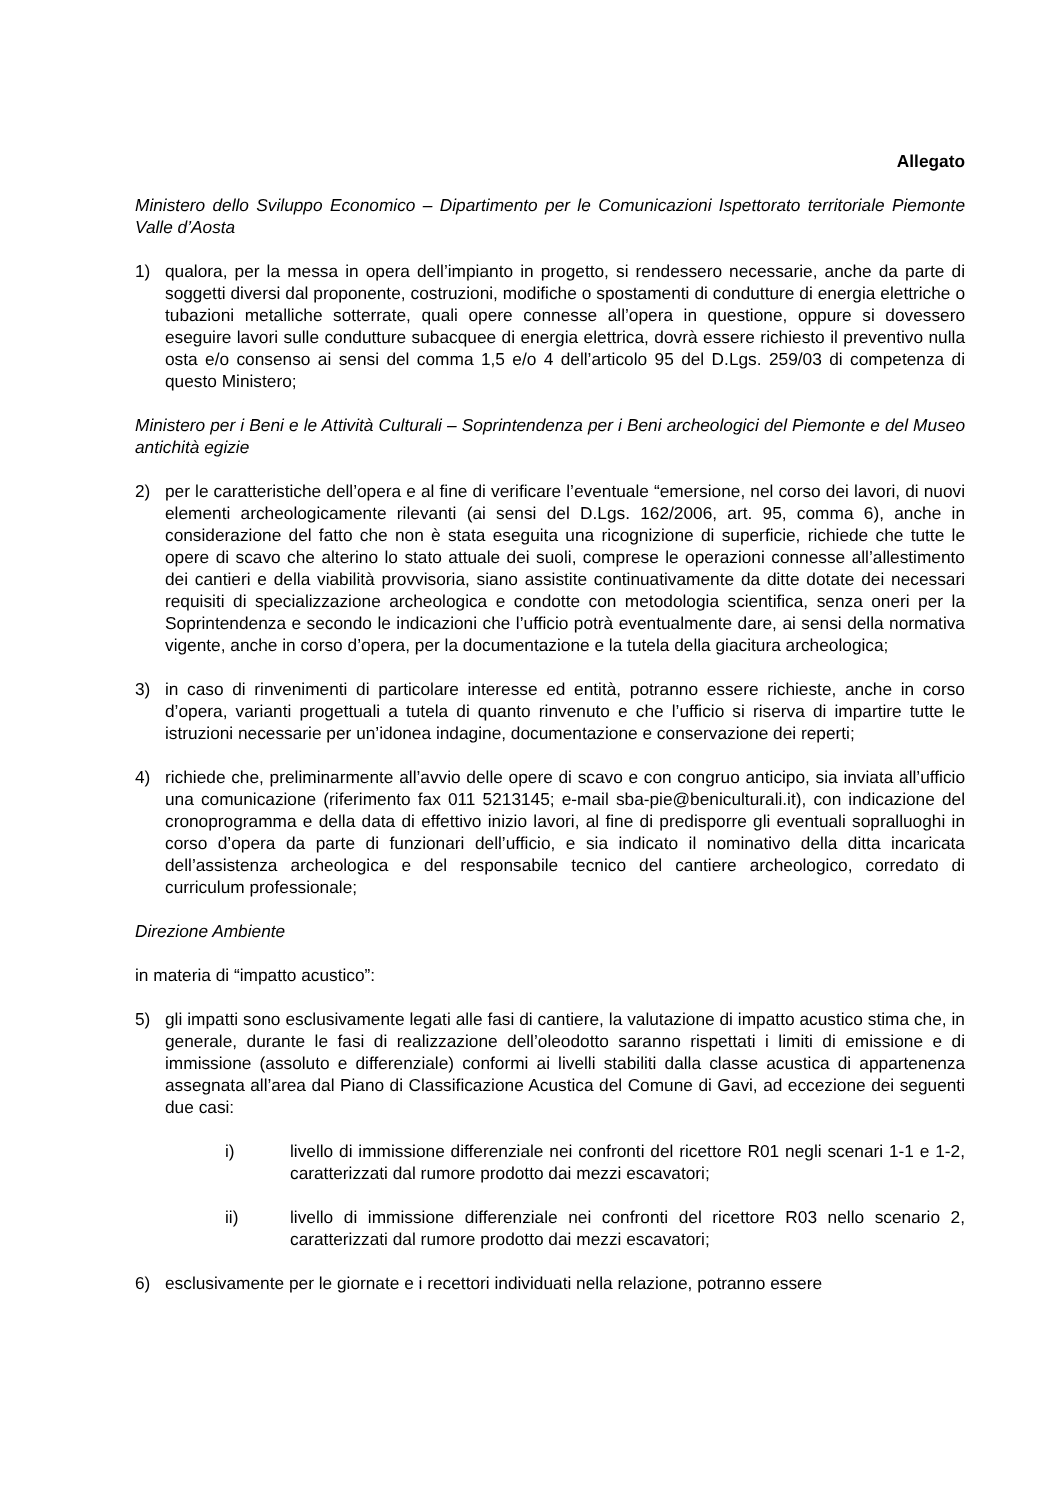Allegato
Ministero dello Sviluppo Economico – Dipartimento per le Comunicazioni Ispettorato territoriale Piemonte Valle d’Aosta
1) qualora, per la messa in opera dell’impianto in progetto, si rendessero necessarie, anche da parte di soggetti diversi dal proponente, costruzioni, modifiche o spostamenti di condutture di energia elettriche o tubazioni metalliche sotterrate, quali opere connesse all’opera in questione, oppure si dovessero eseguire lavori sulle condutture subacquee di energia elettrica, dovrà essere richiesto il preventivo nulla osta e/o consenso ai sensi del comma 1,5 e/o 4 dell’articolo 95 del D.Lgs. 259/03 di competenza di questo Ministero;
Ministero per i Beni e le Attività Culturali – Soprintendenza per i Beni archeologici del Piemonte e del Museo antichità egizie
2) per le caratteristiche dell’opera e al fine di verificare l’eventuale “emersione, nel corso dei lavori, di nuovi elementi archeologicamente rilevanti (ai sensi del D.Lgs. 162/2006, art. 95, comma 6), anche in considerazione del fatto che non è stata eseguita una ricognizione di superficie, richiede che tutte le opere di scavo che alterino lo stato attuale dei suoli, comprese le operazioni connesse all’allestimento dei cantieri e della viabilità provvisoria, siano assistite continuativamente da ditte dotate dei necessari requisiti di specializzazione archeologica e condotte con metodologia scientifica, senza oneri per la Soprintendenza e secondo le indicazioni che l’ufficio potrà eventualmente dare, ai sensi della normativa vigente, anche in corso d’opera, per la documentazione e la tutela della giacitura archeologica;
3) in caso di rinvenimenti di particolare interesse ed entità, potranno essere richieste, anche in corso d’opera, varianti progettuali a tutela di quanto rinvenuto e che l’ufficio si riserva di impartire tutte le istruzioni necessarie per un’idonea indagine, documentazione e conservazione dei reperti;
4) richiede che, preliminarmente all’avvio delle opere di scavo e con congruo anticipo, sia inviata all’ufficio una comunicazione (riferimento fax 011 5213145; e-mail sba-pie@beniculturali.it), con indicazione del cronoprogramma e della data di effettivo inizio lavori, al fine di predisporre gli eventuali sopralluoghi in corso d’opera da parte di funzionari dell’ufficio, e sia indicato il nominativo della ditta incaricata dell’assistenza archeologica e del responsabile tecnico del cantiere archeologico, corredato di curriculum professionale;
Direzione Ambiente
in materia di “impatto acustico”:
5) gli impatti sono esclusivamente legati alle fasi di cantiere, la valutazione di impatto acustico stima che, in generale, durante le fasi di realizzazione dell’oleodotto saranno rispettati i limiti di emissione e di immissione (assoluto e differenziale) conformi ai livelli stabiliti dalla classe acustica di appartenenza assegnata all’area dal Piano di Classificazione Acustica del Comune di Gavi, ad eccezione dei seguenti due casi:
i) livello di immissione differenziale nei confronti del ricettore R01 negli scenari 1-1 e 1-2, caratterizzati dal rumore prodotto dai mezzi escavatori;
ii) livello di immissione differenziale nei confronti del ricettore R03 nello scenario 2, caratterizzati dal rumore prodotto dai mezzi escavatori;
6) esclusivamente per le giornate e i recettori individuati nella relazione, potranno essere